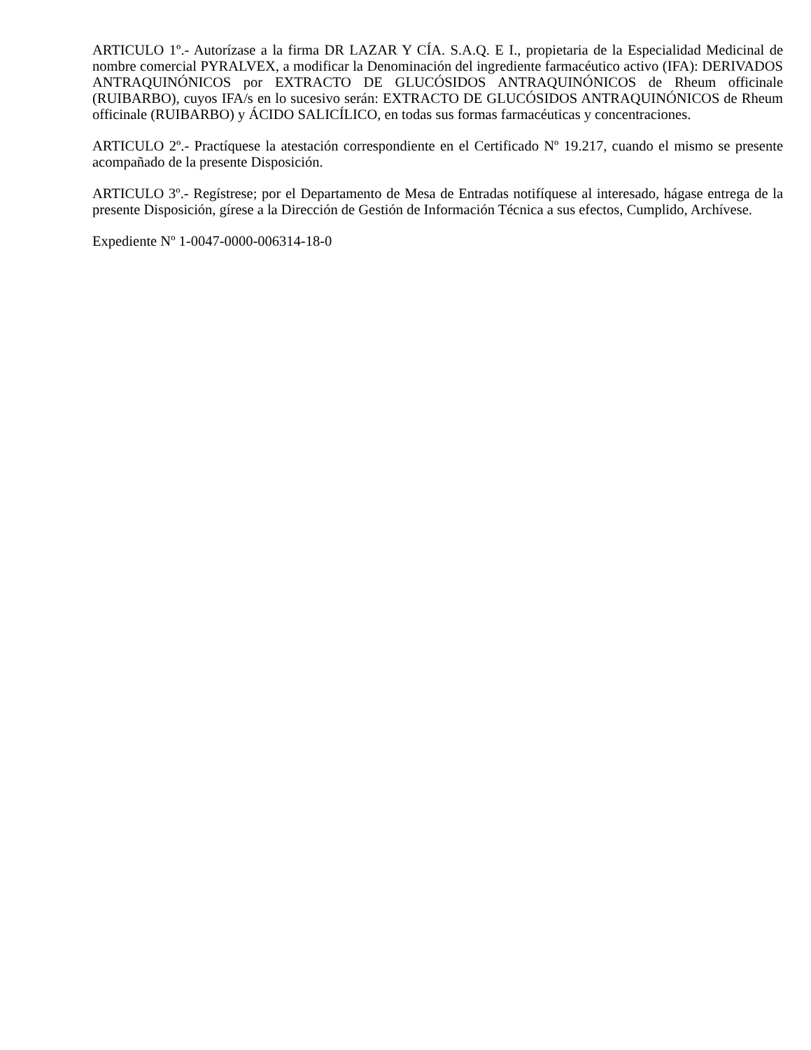ARTICULO 1º.- Autorízase a la firma DR LAZAR Y CÍA. S.A.Q. E I., propietaria de la Especialidad Medicinal de nombre comercial PYRALVEX, a modificar la Denominación del ingrediente farmacéutico activo (IFA): DERIVADOS ANTRAQUINÓNICOS por EXTRACTO DE GLUCÓSIDOS ANTRAQUINÓNICOS de Rheum officinale (RUIBARBO), cuyos IFA/s en lo sucesivo serán: EXTRACTO DE GLUCÓSIDOS ANTRAQUINÓNICOS de Rheum officinale (RUIBARBO) y ÁCIDO SALICÍLICO, en todas sus formas farmacéuticas y concentraciones.
ARTICULO 2º.- Practíquese la atestación correspondiente en el Certificado Nº 19.217, cuando el mismo se presente acompañado de la presente Disposición.
ARTICULO 3º.- Regístrese; por el Departamento de Mesa de Entradas notifíquese al interesado, hágase entrega de la presente Disposición, gírese a la Dirección de Gestión de Información Técnica a sus efectos, Cumplido, Archívese.
Expediente Nº 1-0047-0000-006314-18-0